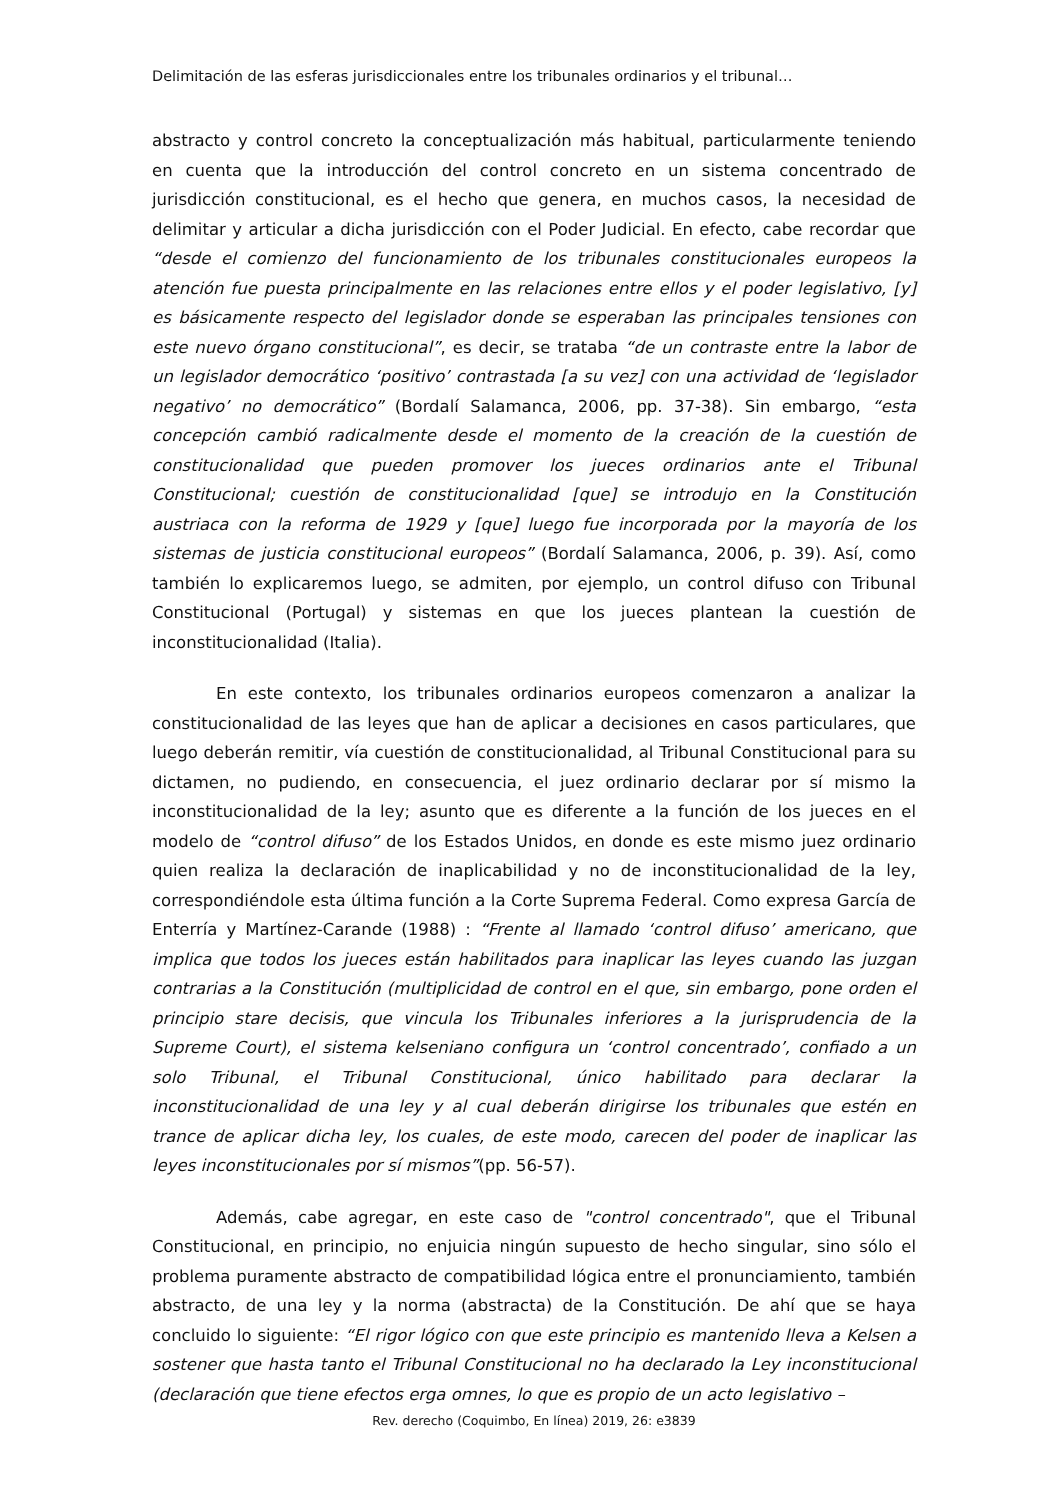Delimitación de las esferas jurisdiccionales entre los tribunales ordinarios y el tribunal…
abstracto y control concreto la conceptualización más habitual, particularmente teniendo en cuenta que la introducción del control concreto en un sistema concentrado de jurisdicción constitucional, es el hecho que genera, en muchos casos, la necesidad de delimitar y articular a dicha jurisdicción con el Poder Judicial. En efecto, cabe recordar que “desde el comienzo del funcionamiento de los tribunales constitucionales europeos la atención fue puesta principalmente en las relaciones entre ellos y el poder legislativo, [y] es básicamente respecto del legislador donde se esperaban las principales tensiones con este nuevo órgano constitucional”, es decir, se trataba “de un contraste entre la labor de un legislador democrático ‘positivo’ contrastada [a su vez] con una actividad de ‘legislador negativo’ no democrático” (Bordalí Salamanca, 2006, pp. 37-38). Sin embargo, “esta concepción cambió radicalmente desde el momento de la creación de la cuestión de constitucionalidad que pueden promover los jueces ordinarios ante el Tribunal Constitucional; cuestión de constitucionalidad [que] se introdujo en la Constitución austriaca con la reforma de 1929 y [que] luego fue incorporada por la mayoría de los sistemas de justicia constitucional europeos” (Bordalí Salamanca, 2006, p. 39). Así, como también lo explicaremos luego, se admiten, por ejemplo, un control difuso con Tribunal Constitucional (Portugal) y sistemas en que los jueces plantean la cuestión de inconstitucionalidad (Italia).
En este contexto, los tribunales ordinarios europeos comenzaron a analizar la constitucionalidad de las leyes que han de aplicar a decisiones en casos particulares, que luego deberán remitir, vía cuestión de constitucionalidad, al Tribunal Constitucional para su dictamen, no pudiendo, en consecuencia, el juez ordinario declarar por sí mismo la inconstitucionalidad de la ley; asunto que es diferente a la función de los jueces en el modelo de “control difuso” de los Estados Unidos, en donde es este mismo juez ordinario quien realiza la declaración de inaplicabilidad y no de inconstitucionalidad de la ley, correspondiéndole esta última función a la Corte Suprema Federal. Como expresa García de Enterría y Martínez-Carande (1988) : “Frente al llamado ‘control difuso’ americano, que implica que todos los jueces están habilitados para inaplicar las leyes cuando las juzgan contrarias a la Constitución (multiplicidad de control en el que, sin embargo, pone orden el principio stare decisis, que vincula los Tribunales inferiores a la jurisprudencia de la Supreme Court), el sistema kelseniano configura un ‘control concentrado’, confiado a un solo Tribunal, el Tribunal Constitucional, único habilitado para declarar la inconstitucionalidad de una ley y al cual deberán dirigirse los tribunales que estén en trance de aplicar dicha ley, los cuales, de este modo, carecen del poder de inaplicar las leyes inconstitucionales por sí mismos”(pp. 56-57).
Además, cabe agregar, en este caso de "control concentrado", que el Tribunal Constitucional, en principio, no enjuicia ningún supuesto de hecho singular, sino sólo el problema puramente abstracto de compatibilidad lógica entre el pronunciamiento, también abstracto, de una ley y la norma (abstracta) de la Constitución. De ahí que se haya concluido lo siguiente: “El rigor lógico con que este principio es mantenido lleva a Kelsen a sostener que hasta tanto el Tribunal Constitucional no ha declarado la Ley inconstitucional (declaración que tiene efectos erga omnes, lo que es propio de un acto legislativo –
Rev. derecho (Coquimbo, En línea) 2019, 26: e3839